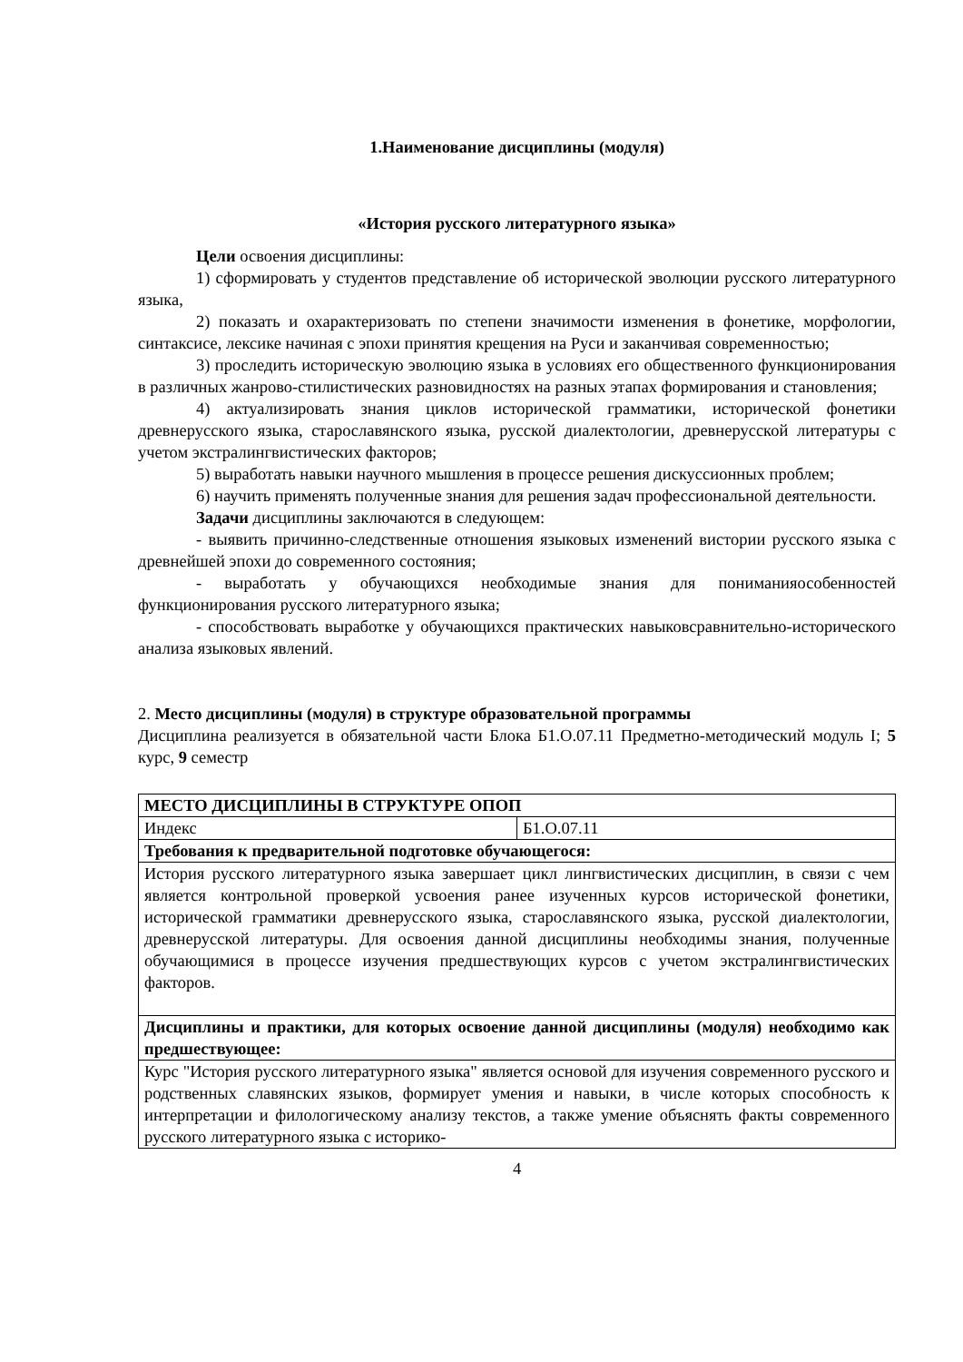1.Наименование дисциплины (модуля)
«История русского литературного языка»
Цели освоения дисциплины:
1) сформировать у студентов представление об исторической эволюции русского литературного языка,
2) показать и охарактеризовать по степени значимости изменения в фонетике, морфологии, синтаксисе, лексике начиная с эпохи принятия крещения на Руси и заканчивая современностью;
3) проследить историческую эволюцию языка в условиях его общественного функционирования в различных жанрово-стилистических разновидностях на разных этапах формирования и становления;
4) актуализировать знания циклов исторической грамматики, исторической фонетики древнерусского языка, старославянского языка, русской диалектологии, древнерусской литературы с учетом экстралингвистических факторов;
5) выработать навыки научного мышления в процессе решения дискуссионных проблем;
6) научить применять полученные знания для решения задач профессиональной деятельности.
Задачи дисциплины заключаются в следующем:
- выявить причинно-следственные отношения языковых изменений вистории русского языка с древнейшей эпохи до современного состояния;
- выработать у обучающихся необходимые знания для пониманияособенностей функционирования русского литературного языка;
- способствовать выработке у обучающихся практических навыковсравнительно-исторического анализа языковых явлений.
2. Место дисциплины (модуля) в структуре образовательной программы
Дисциплина реализуется в обязательной части Блока Б1.О.07.11 Предметно-методический модуль I; 5 курс, 9 семестр
| МЕСТО ДИСЦИПЛИНЫ В СТРУКТУРЕ ОПОП | |
| Индекс | Б1.О.07.11 |
| Требования к предварительной подготовке обучающегося: | |
| История русского литературного языка завершает цикл лингвистических дисциплин, в связи с чем является контрольной проверкой усвоения ранее изученных курсов исторической фонетики, исторической грамматики древнерусского языка, старославянского языка, русской диалектологии, древнерусской литературы. Для освоения данной дисциплины необходимы знания, полученные обучающимися в процессе изучения предшествующих курсов с учетом экстралингвистических факторов. | |
| Дисциплины и практики, для которых освоение данной дисциплины (модуля) необходимо как предшествующее: | |
| Курс "История русского литературного языка" является основой для изучения современного русского и родственных славянских языков, формирует умения и навыки, в числе которых способность к интерпретации и филологическому анализу текстов, а также умение объяснять факты современного русского литературного языка с историко- | |
4